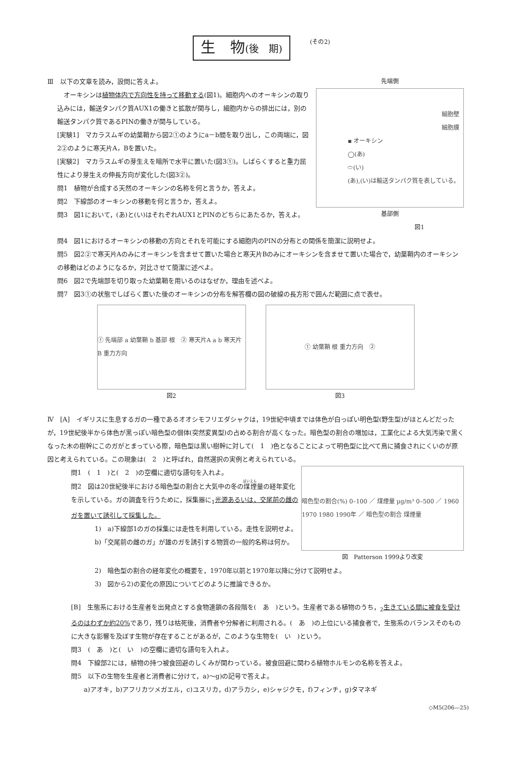生　物(後　期) (その2)
Ⅲ　以下の文章を読み，設問に答えよ。
　オーキシンは植物体内で方向性を持って移動する(図1)。細胞内へのオーキシンの取り込みには，輸送タンパク質AUX1の働きと拡散が関与し，細胞内からの排出には，別の輸送タンパク質であるPINの働きが関与している。
[実験1]　マカラスムギの幼葉鞘から図2①のようにa－b間を取り出し，この両端に，図2②のように寒天片A，Bを置いた。
[実験2]　マカラスムギの芽生えを暗所で水平に置いた(図3①)。しばらくすると重力屈性により芽生えの伸長方向が変化した(図3②)。
問1　植物が合成する天然のオーキシンの名称を何と言うか，答えよ。
問2　下線部のオーキシンの移動を何と言うか，答えよ。
問3　図1において，(あ)と(い)はそれぞれAUX1とPINのどちらにあたるか，答えよ。
先端側
細胞壁
細胞膜
▪ オーキシン
◯(あ)
⬭(い)
(あ),(い)は輸送タンパク質を表している。
基部側
図1
問4　図1におけるオーキシンの移動の方向とそれを可能にする細胞内のPINの分布との関係を簡潔に説明せよ。
問5　図2②で寒天片Aのみにオーキシンを含ませて置いた場合と寒天片Bのみにオーキシンを含ませて置いた場合で，幼葉鞘内のオーキシンの移動はどのようになるか，対比させて簡潔に述べよ。
問6　図2で先端部を切り取った幼葉鞘を用いるのはなぜか，理由を述べよ。
問7　図3①の状態でしばらく置いた後のオーキシンの分布を解答欄の図の破線の長方形で囲んだ範囲に点で表せ。
① 先端部 a 幼葉鞘 b 基部 根　② 寒天片A a b 寒天片B 重力方向
図2
① 幼葉鞘 根 重力方向　②
図3
Ⅳ　[A]　イギリスに生息するガの一種であるオオシモフリエダシャクは，19世紀中頃までは体色が白っぽい明色型(野生型)がほとんどだったが，19世紀後半から体色が黒っぽい暗色型の個体(突然変異型)の占める割合が高くなった。暗色型の割合の増加は，工業化による大気汚染で黒くなった木の樹幹にこのガがとまっている際，暗色型は黒い樹幹に対して(　1　)色となることによって明色型に比べて鳥に捕食されにくいのが原因と考えられている。この現象は(　2　)と呼ばれ，自然選択の実例と考えられている。
問1　(　1　)と(　2　)の空欄に適切な語句を入れよ。
問2　図は20世紀後半における暗色型の割合と大気中の冬の煤煙量の経年変化を示している。ガの調査を行うために，採集器に<sub>1</sub>光源あるいは，交尾前の雌のガを置いて誘引して採集した。
1)　a)下線部1のガの採集には走性を利用している。走性を説明せよ。
b)「交尾前の雌のガ」が雄のガを誘引する物質の一般的名称は何か。
暗色型の割合(%) 0–100 ／ 煤煙量 µg/m³ 0–500 ／ 1960 1970 1980 1990年 ／ 暗色型の割合 煤煙量
図　Patterson 1999より改変
2)　暗色型の割合の経年変化の概要を，1970年以前と1970年以降に分けて説明せよ。
3)　図から2)の変化の原因についてどのように推論できるか。
[B]　生態系における生産者を出発点とする食物連鎖の各段階を(　あ　)という。生産者である植物のうち，<sub>2</sub>生きている間に被食を受けるのはわずか約20% であり，残りは枯死後，消費者や分解者に利用される。(　あ　)の上位にいる捕食者で，生態系のバランスそのものに大きな影響を及ぼす生物が存在することがあるが，このような生物を(　い　)という。
問3　(　あ　)と(　い　)の空欄に適切な語句を入れよ。
問4　下線部2には，植物の持つ被食回避のしくみが関わっている。被食回避に関わる植物ホルモンの名称を答えよ。
問5　以下の生物を生産者と消費者に分けて，a)～g)の記号で答えよ。
　　a)アオキ，b)アフリカツメガエル，c)ユスリカ，d)アラカシ，e)シャジクモ，f)フィンチ，g)タマネギ
◇M5(206—25)